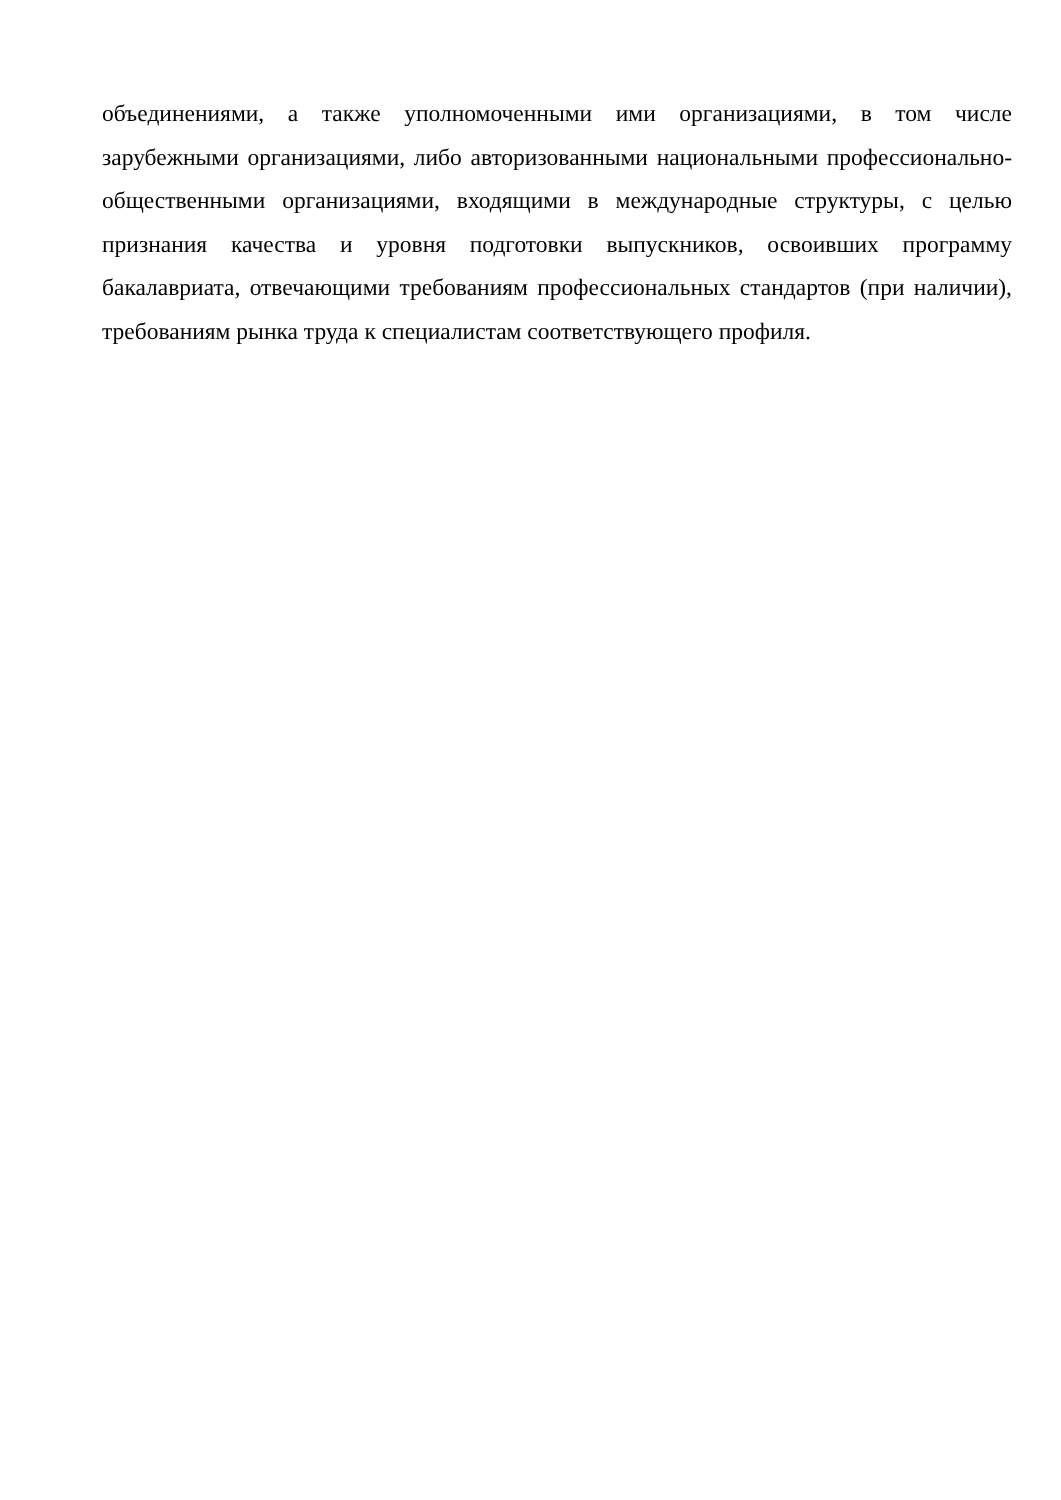объединениями, а также уполномоченными ими организациями, в том числе зарубежными организациями, либо авторизованными национальными профессионально-общественными организациями, входящими в международные структуры, с целью признания качества и уровня подготовки выпускников, освоивших программу бакалавриата, отвечающими требованиям профессиональных стандартов (при наличии), требованиям рынка труда к специалистам соответствующего профиля.